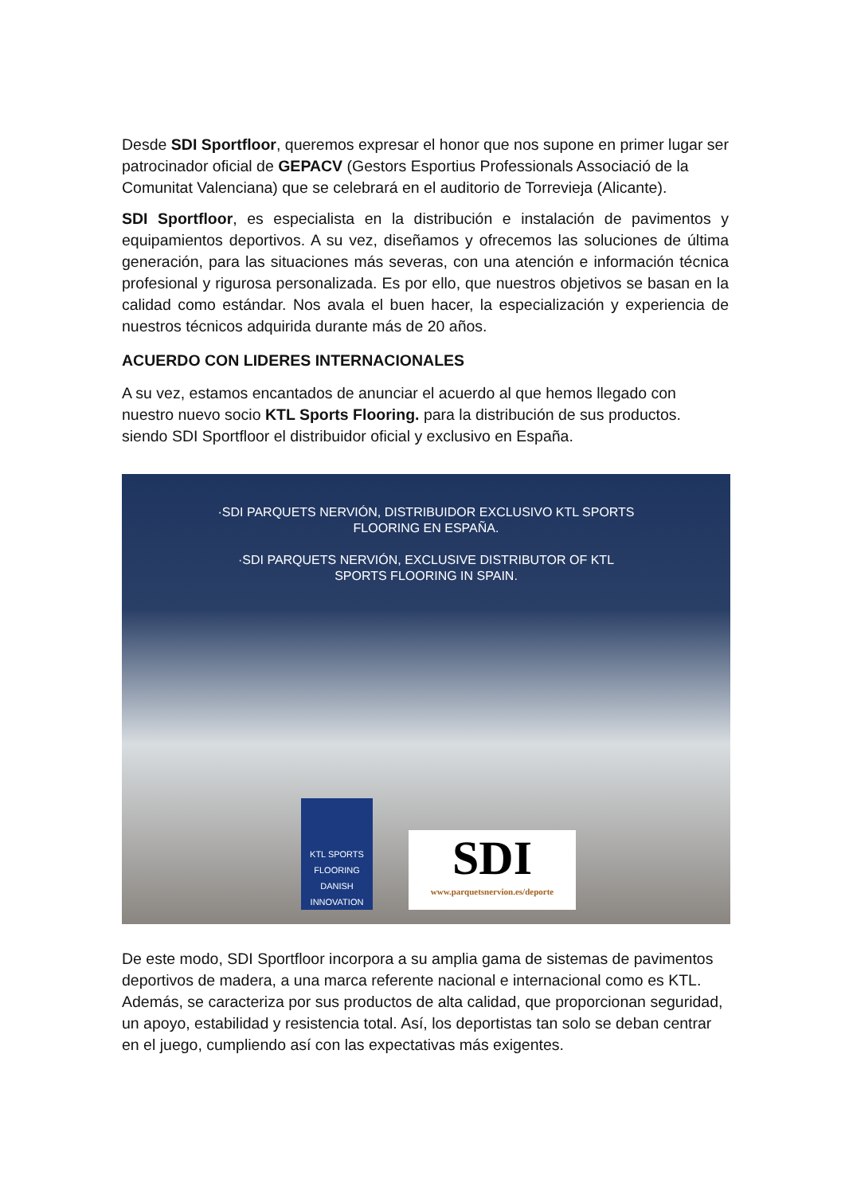Desde SDI Sportfloor, queremos expresar el honor que nos supone en primer lugar ser patrocinador oficial de GEPACV (Gestors Esportius Professionals Associació de la Comunitat Valenciana) que se celebrará en el auditorio de Torrevieja (Alicante).
SDI Sportfloor, es especialista en la distribución e instalación de pavimentos y equipamientos deportivos. A su vez, diseñamos y ofrecemos las soluciones de última generación, para las situaciones más severas, con una atención e información técnica profesional y rigurosa personalizada. Es por ello, que nuestros objetivos se basan en la calidad como estándar. Nos avala el buen hacer, la especialización y experiencia de nuestros técnicos adquirida durante más de 20 años.
ACUERDO CON LIDERES INTERNACIONALES
A su vez, estamos encantados de anunciar el acuerdo al que hemos llegado con nuestro nuevo socio KTL Sports Flooring. para la distribución de sus productos. siendo SDI Sportfloor el distribuidor oficial y exclusivo en España.
·SDI PARQUETS NERVIÓN, DISTRIBUIDOR EXCLUSIVO KTL SPORTS
FLOORING EN ESPAÑA.
·SDI PARQUETS NERVIÓN, EXCLUSIVE DISTRIBUTOR OF KTL
SPORTS FLOORING IN SPAIN.
KTL SPORTS FLOORING DANISH INNOVATION
SDI
www.parquetsnervion.es/deporte
De este modo, SDI Sportfloor incorpora a su amplia gama de sistemas de pavimentos deportivos de madera, a una marca referente nacional e internacional como es KTL. Además, se caracteriza por sus productos de alta calidad, que proporcionan seguridad, un apoyo, estabilidad y resistencia total. Así, los deportistas tan solo se deban centrar en el juego, cumpliendo así con las expectativas más exigentes.